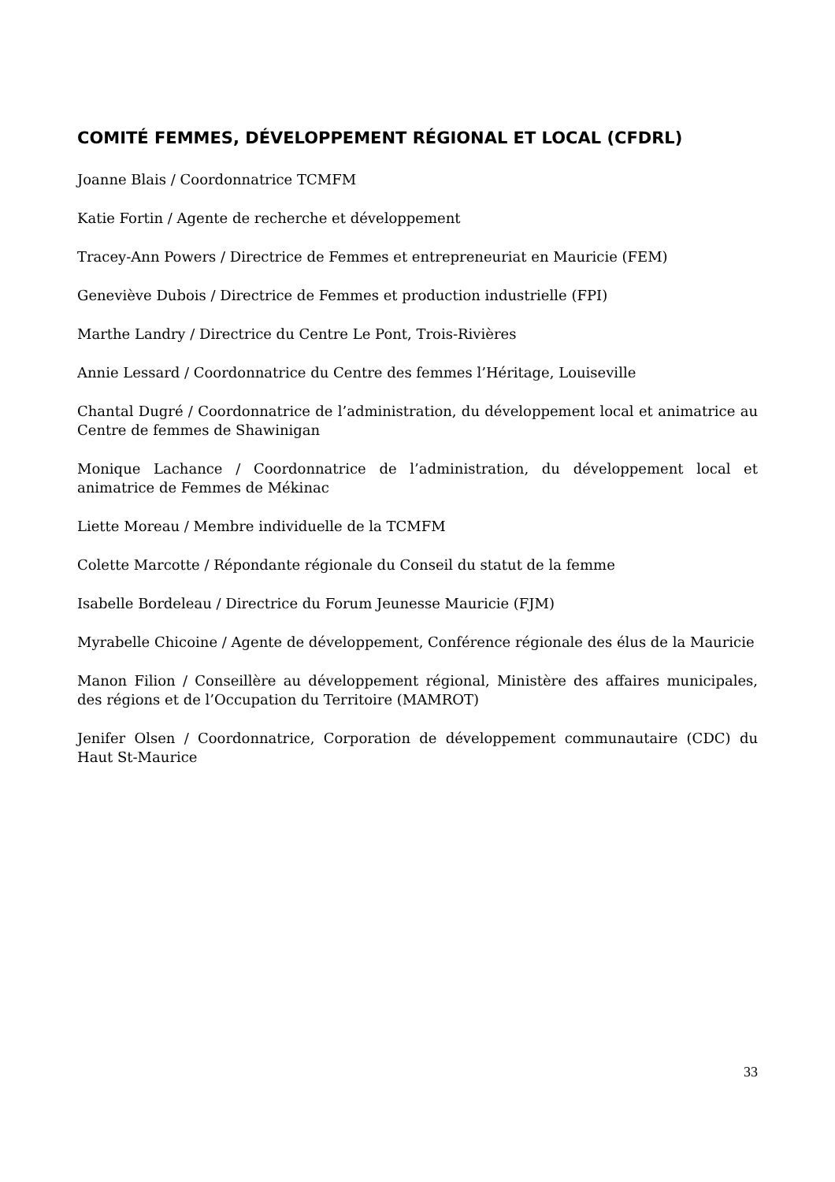COMITÉ FEMMES, DÉVELOPPEMENT RÉGIONAL ET LOCAL (CFDRL)
Joanne Blais / Coordonnatrice TCMFM
Katie Fortin / Agente de recherche et développement
Tracey-Ann Powers / Directrice de Femmes et entrepreneuriat en Mauricie (FEM)
Geneviève Dubois / Directrice de Femmes et production industrielle (FPI)
Marthe Landry / Directrice du Centre Le Pont, Trois-Rivières
Annie Lessard / Coordonnatrice du Centre des femmes l’Héritage, Louiseville
Chantal Dugré / Coordonnatrice de l’administration, du développement local et animatrice au Centre de femmes de Shawinigan
Monique Lachance / Coordonnatrice de l’administration, du développement local et animatrice de Femmes de Mékinac
Liette Moreau / Membre individuelle de la TCMFM
Colette Marcotte / Répondante régionale du Conseil du statut de la femme
Isabelle Bordeleau / Directrice du Forum Jeunesse Mauricie (FJM)
Myrabelle Chicoine / Agente de développement, Conférence régionale des élus de la Mauricie
Manon Filion / Conseillère au développement régional, Ministère des affaires municipales, des régions et de l’Occupation du Territoire (MAMROT)
Jenifer Olsen / Coordonnatrice, Corporation de développement communautaire (CDC) du Haut St-Maurice
33